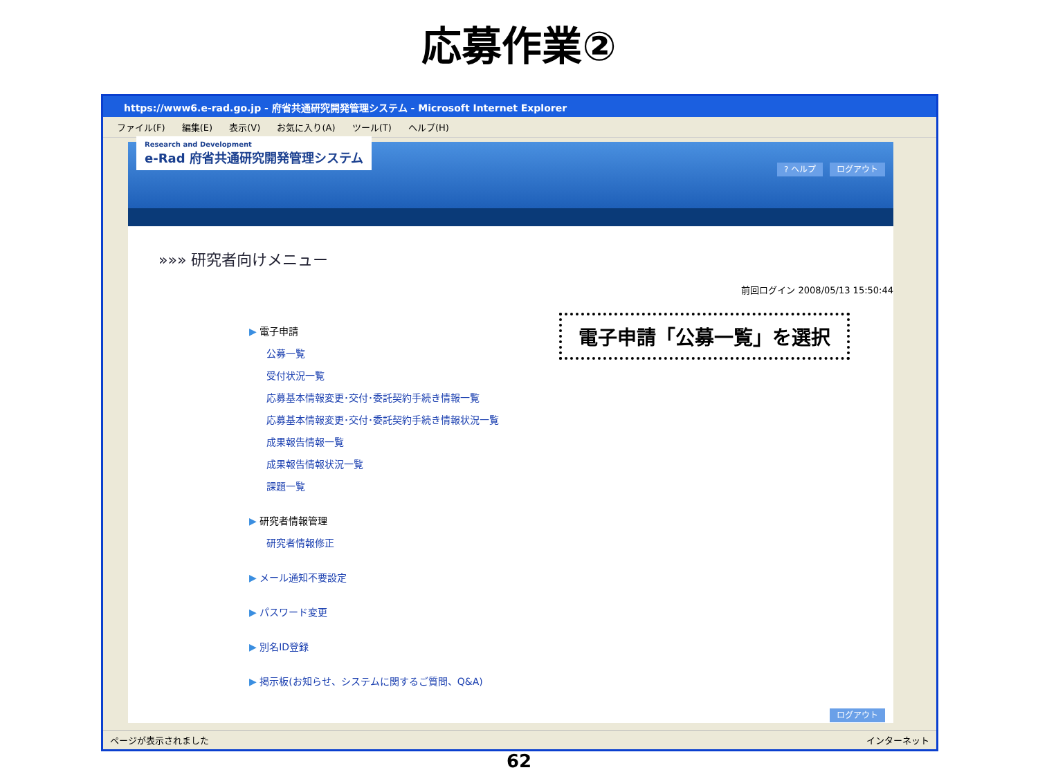応募作業②
https://www6.e-rad.go.jp - 府省共通研究開発管理システム - Microsoft Internet Explorer
ファイル(F) 編集(E) 表示(V) お気に入り(A) ツール(T) ヘルプ(H)
Research and Development
e-Rad 府省共通研究開発管理システム
? ヘルプ ログアウト
»»» 研究者向けメニュー
前回ログイン 2008/05/13 15:50:44
▶ 電子申請
公募一覧
受付状況一覧
応募基本情報変更･交付･委託契約手続き情報一覧
応募基本情報変更･交付･委託契約手続き情報状況一覧
成果報告情報一覧
成果報告情報状況一覧
課題一覧
▶ 研究者情報管理
研究者情報修正
▶ メール通知不要設定
▶ パスワード変更
▶ 別名ID登録
▶ 掲示板(お知らせ、システムに関するご質問、Q&A)
ログアウト
ページが表示されました インターネット
電子申請「公募一覧」を選択
62